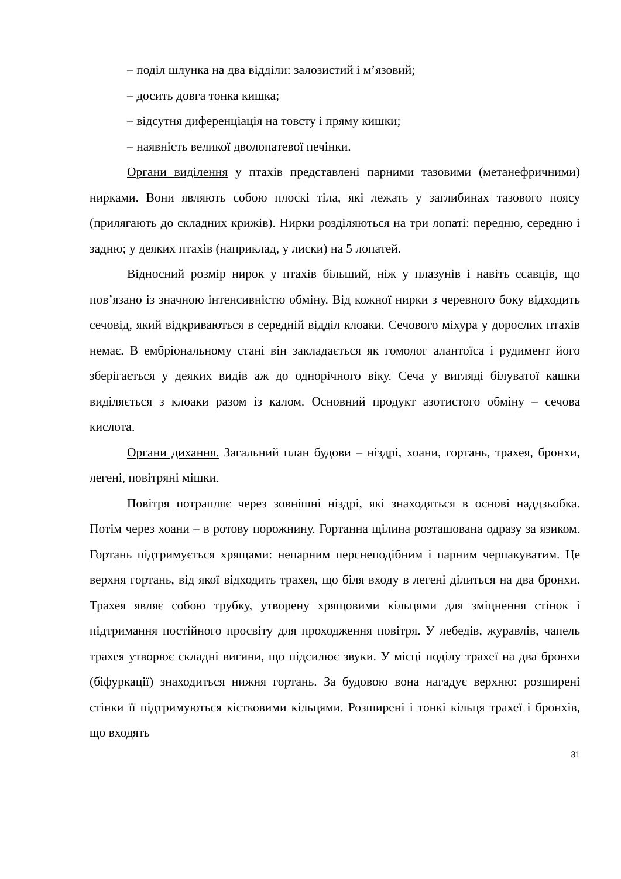– поділ шлунка на два відділи: залозистий і м’язовий;
– досить довга тонка кишка;
– відсутня диференціація на товсту і пряму кишки;
– наявність великої дволопатевої печінки.
Органи виділення у птахів представлені парними тазовими (метанефричними) нирками. Вони являють собою плоскі тіла, які лежать у заглибинах тазового поясу (прилягають до складних крижів). Нирки розділяються на три лопаті: передню, середню і задню; у деяких птахів (наприклад, у лиски) на 5 лопатей.
Відносний розмір нирок у птахів більший, ніж у плазунів і навіть ссавців, що пов’язано із значною інтенсивністю обміну. Від кожної нирки з черевного боку відходить сечовід, який відкриваються в середній відділ клоаки. Сечового міхура у дорослих птахів немає. В ембріональному стані він закладається як гомолог алантоїса і рудимент його зберігається у деяких видів аж до однорічного віку. Сеча у вигляді білуватої кашки виділяється з клоаки разом із калом. Основний продукт азотистого обміну – сечова кислота.
Органи дихання. Загальний план будови – ніздрі, хоани, гортань, трахея, бронхи, легені, повітряні мішки.
Повітря потрапляє через зовнішні ніздрі, які знаходяться в основі наддзьобка. Потім через хоани – в ротову порожнину. Гортанна щілина розташована одразу за язиком. Гортань підтримується хрящами: непарним перснеподібним і парним черпакуватим. Це верхня гортань, від якої відходить трахея, що біля входу в легені ділиться на два бронхи. Трахея являє собою трубку, утворену хрящовими кільцями для зміцнення стінок і підтримання постійного просвіту для проходження повітря. У лебедів, журавлів, чапель трахея утворює складні вигини, що підсилює звуки. У місці поділу трахеї на два бронхи (біфуркації) знаходиться нижня гортань. За будовою вона нагадує верхню: розширені стінки її підтримуються кістковими кільцями. Розширені і тонкі кільця трахеї і бронхів, що входять
31